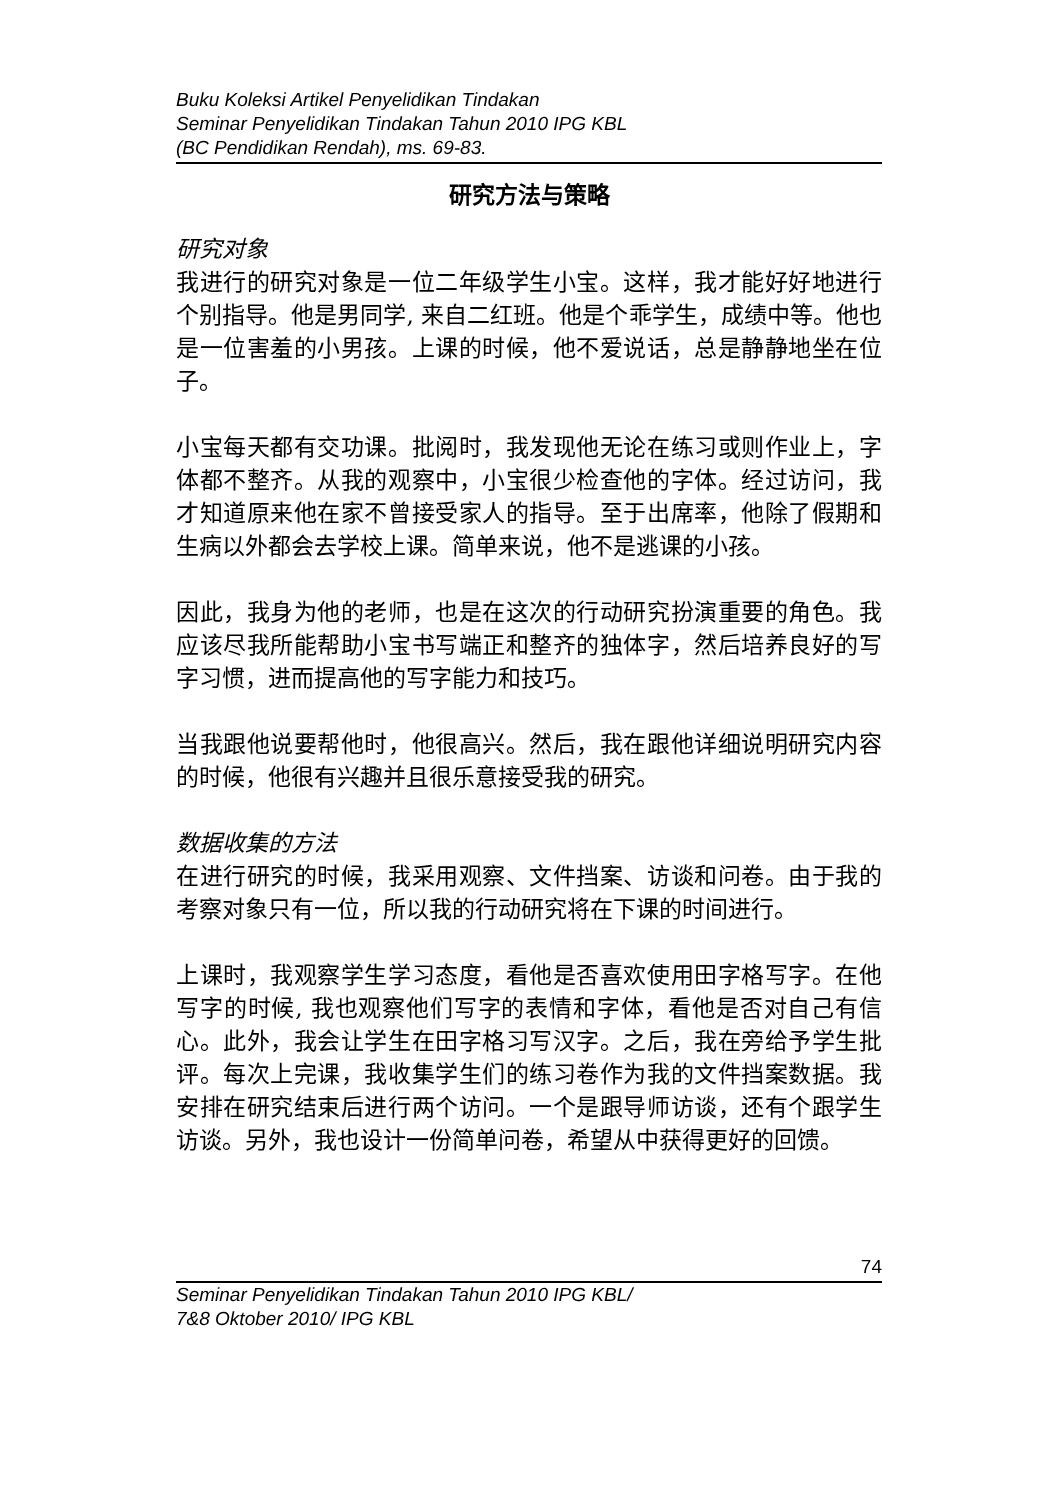Buku Koleksi Artikel Penyelidikan Tindakan
Seminar Penyelidikan Tindakan Tahun 2010 IPG KBL
(BC Pendidikan Rendah), ms. 69-83.
研究方法与策略
研究对象
我进行的研究对象是一位二年级学生小宝。这样，我才能好好地进行个别指导。他是男同学, 来自二红班。他是个乖学生，成绩中等。他也是一位害羞的小男孩。上课的时候，他不爱说话，总是静静地坐在位子。
小宝每天都有交功课。批阅时，我发现他无论在练习或则作业上，字体都不整齐。从我的观察中，小宝很少检查他的字体。经过访问，我才知道原来他在家不曾接受家人的指导。至于出席率，他除了假期和生病以外都会去学校上课。简单来说，他不是逃课的小孩。
因此，我身为他的老师，也是在这次的行动研究扮演重要的角色。我应该尽我所能帮助小宝书写端正和整齐的独体字，然后培养良好的写字习惯，进而提高他的写字能力和技巧。
当我跟他说要帮他时，他很高兴。然后，我在跟他详细说明研究内容的时候，他很有兴趣并且很乐意接受我的研究。
数据收集的方法
在进行研究的时候，我采用观察、文件挡案、访谈和问卷。由于我的考察对象只有一位，所以我的行动研究将在下课的时间进行。
上课时，我观察学生学习态度，看他是否喜欢使用田字格写字。在他写字的时候, 我也观察他们写字的表情和字体，看他是否对自己有信心。此外，我会让学生在田字格习写汉字。之后，我在旁给予学生批评。每次上完课，我收集学生们的练习卷作为我的文件挡案数据。我安排在研究结束后进行两个访问。一个是跟导师访谈，还有个跟学生访谈。另外，我也设计一份简单问卷，希望从中获得更好的回馈。
74
Seminar Penyelidikan Tindakan Tahun 2010 IPG KBL/
7&8 Oktober 2010/ IPG KBL